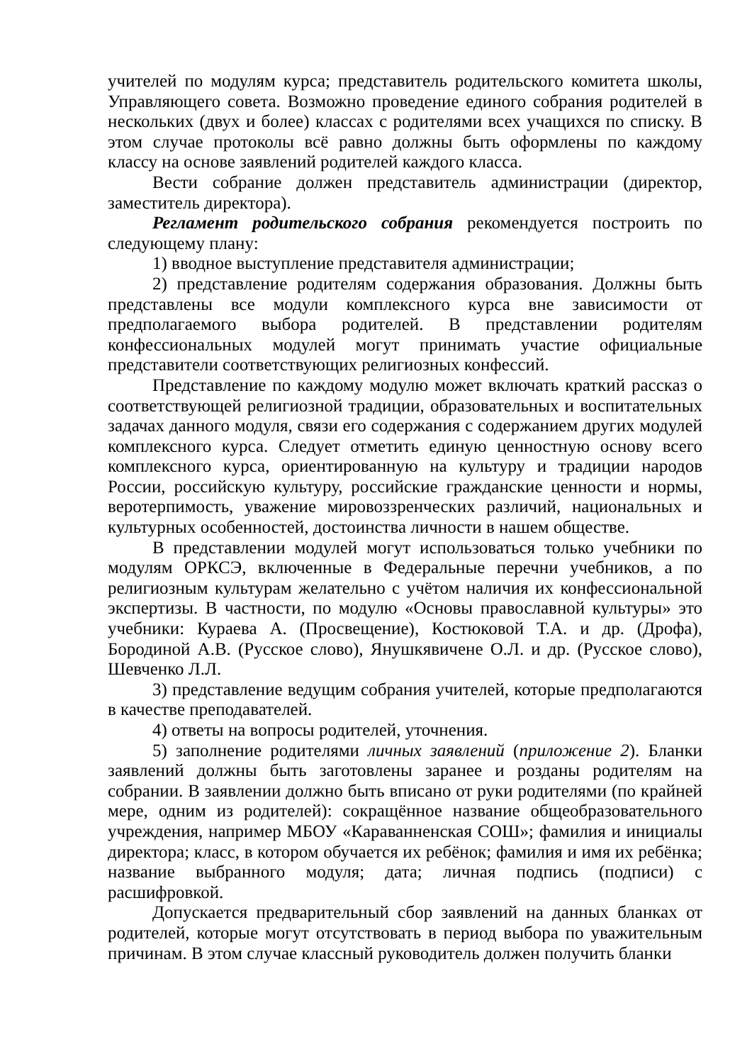учителей по модулям курса; представитель родительского комитета школы, Управляющего совета. Возможно проведение единого собрания родителей в нескольких (двух и более) классах с родителями всех учащихся по списку. В этом случае протоколы всё равно должны быть оформлены по каждому классу на основе заявлений родителей каждого класса.
Вести собрание должен представитель администрации (директор, заместитель директора).
Регламент родительского собрания рекомендуется построить по следующему плану:
1) вводное выступление представителя администрации;
2) представление родителям содержания образования. Должны быть представлены все модули комплексного курса вне зависимости от предполагаемого выбора родителей. В представлении родителям конфессиональных модулей могут принимать участие официальные представители соответствующих религиозных конфессий.
Представление по каждому модулю может включать краткий рассказ о соответствующей религиозной традиции, образовательных и воспитательных задачах данного модуля, связи его содержания с содержанием других модулей комплексного курса. Следует отметить единую ценностную основу всего комплексного курса, ориентированную на культуру и традиции народов России, российскую культуру, российские гражданские ценности и нормы, веротерпимость, уважение мировоззренческих различий, национальных и культурных особенностей, достоинства личности в нашем обществе.
В представлении модулей могут использоваться только учебники по модулям ОРКСЭ, включенные в Федеральные перечни учебников, а по религиозным культурам желательно с учётом наличия их конфессиональной экспертизы. В частности, по модулю «Основы православной культуры» это учебники: Кураева А. (Просвещение), Костюковой Т.А. и др. (Дрофа), Бородиной А.В. (Русское слово), Янушкявичене О.Л. и др. (Русское слово), Шевченко Л.Л.
3) представление ведущим собрания учителей, которые предполагаются в качестве преподавателей.
4) ответы на вопросы родителей, уточнения.
5) заполнение родителями личных заявлений (приложение 2). Бланки заявлений должны быть заготовлены заранее и розданы родителям на собрании. В заявлении должно быть вписано от руки родителями (по крайней мере, одним из родителей): сокращённое название общеобразовательного учреждения, например МБОУ «Караванненская СОШ»; фамилия и инициалы директора; класс, в котором обучается их ребёнок; фамилия и имя их ребёнка; название выбранного модуля; дата; личная подпись (подписи) с расшифровкой.
Допускается предварительный сбор заявлений на данных бланках от родителей, которые могут отсутствовать в период выбора по уважительным причинам. В этом случае классный руководитель должен получить бланки